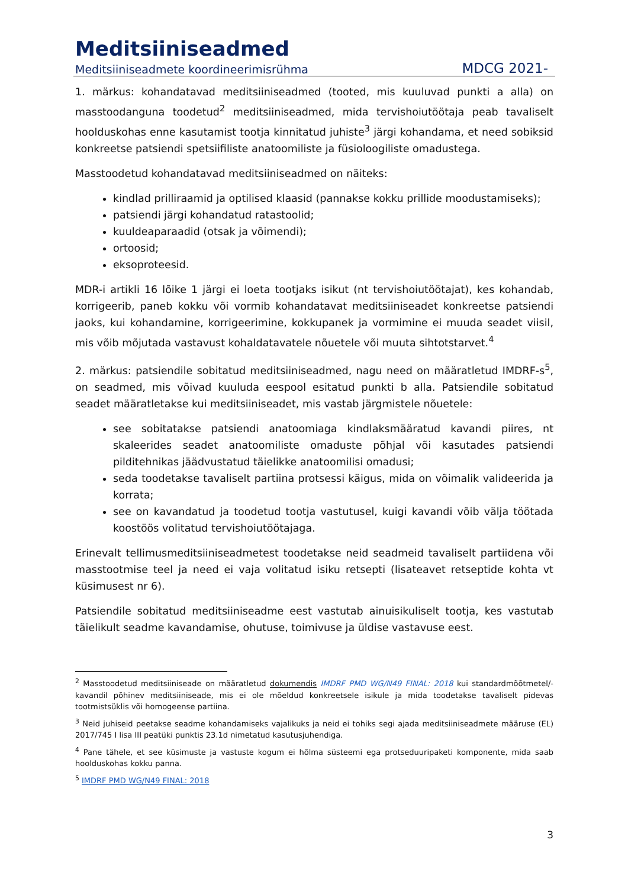Meditsiiniseadmed
Meditsiiniseadmete koordineerimisrühma MDCG 2021-
1. märkus: kohandatavad meditsiiniseadmed (tooted, mis kuuluvad punkti a alla) on masstoodanguna toodetud<sup>2</sup> meditsiiniseadmed, mida tervishoiutöötaja peab tavaliselt hoolduskohas enne kasutamist tootja kinnitatud juhiste<sup>3</sup> järgi kohandama, et need sobiksid konkreetse patsiendi spetsiifiliste anatoomiliste ja füsioloogiliste omadustega.
Masstoodetud kohandatavad meditsiiniseadmed on näiteks:
kindlad prilliraamid ja optilised klaasid (pannakse kokku prillide moodustamiseks);
patsiendi järgi kohandatud ratastoolid;
kuuldeaparaadid (otsak ja võimendi);
ortoosid;
eksoproteesid.
MDR-i artikli 16 lõike 1 järgi ei loeta tootjaks isikut (nt tervishoiutöötajat), kes kohandab, korrigeerib, paneb kokku või vormib kohandatavat meditsiiniseadet konkreetse patsiendi jaoks, kui kohandamine, korrigeerimine, kokkupanek ja vormimine ei muuda seadet viisil, mis võib mõjutada vastavust kohaldatavatele nõuetele või muuta sihtotstarvet.<sup>4</sup>
2. märkus: patsiendile sobitatud meditsiiniseadmed, nagu need on määratletud IMDRF-s<sup>5</sup>, on seadmed, mis võivad kuuluda eespool esitatud punkti b alla. Patsiendile sobitatud seadet määratletakse kui meditsiiniseadet, mis vastab järgmistele nõuetele:
see sobitatakse patsiendi anatoomiaga kindlaksmääratud kavandi piires, nt skaleerides seadet anatoomiliste omaduste põhjal või kasutades patsiendi pilditehnikas jäädvustatud täielikke anatoomilisi omadusi;
seda toodetakse tavaliselt partiina protsessi käigus, mida on võimalik valideerida ja korrata;
see on kavandatud ja toodetud tootja vastutusel, kuigi kavandi võib välja töötada koostöös volitatud tervishoiutöötajaga.
Erinevalt tellimusmeditsiiniseadmetest toodetakse neid seadmeid tavaliselt partiidena või masstootmise teel ja need ei vaja volitatud isiku retsepti (lisateavet retseptide kohta vt küsimusest nr 6).
Patsiendile sobitatud meditsiiniseadme eest vastutab ainuisikuliselt tootja, kes vastutab täielikult seadme kavandamise, ohutuse, toimivuse ja üldise vastavuse eest.
<sup>2</sup> Masstoodetud meditsiiniseade on määratletud dokumendis IMDRF PMD WG/N49 FINAL: 2018 kui standardmõõtmetel/-kavandil põhinev meditsiiniseade, mis ei ole mõeldud konkreetsele isikule ja mida toodetakse tavaliselt pidevas tootmistsüklis või homogeense partiina.
<sup>3</sup> Neid juhiseid peetakse seadme kohandamiseks vajalikuks ja neid ei tohiks segi ajada meditsiiniseadmete määruse (EL) 2017/745 I lisa III peatüki punktis 23.1d nimetatud kasutusjuhendiga.
<sup>4</sup> Pane tähele, et see küsimuste ja vastuste kogum ei hõlma süsteemi ega protseduuripaketi komponente, mida saab hoolduskohas kokku panna.
<sup>5</sup> IMDRF PMD WG/N49 FINAL: 2018
3